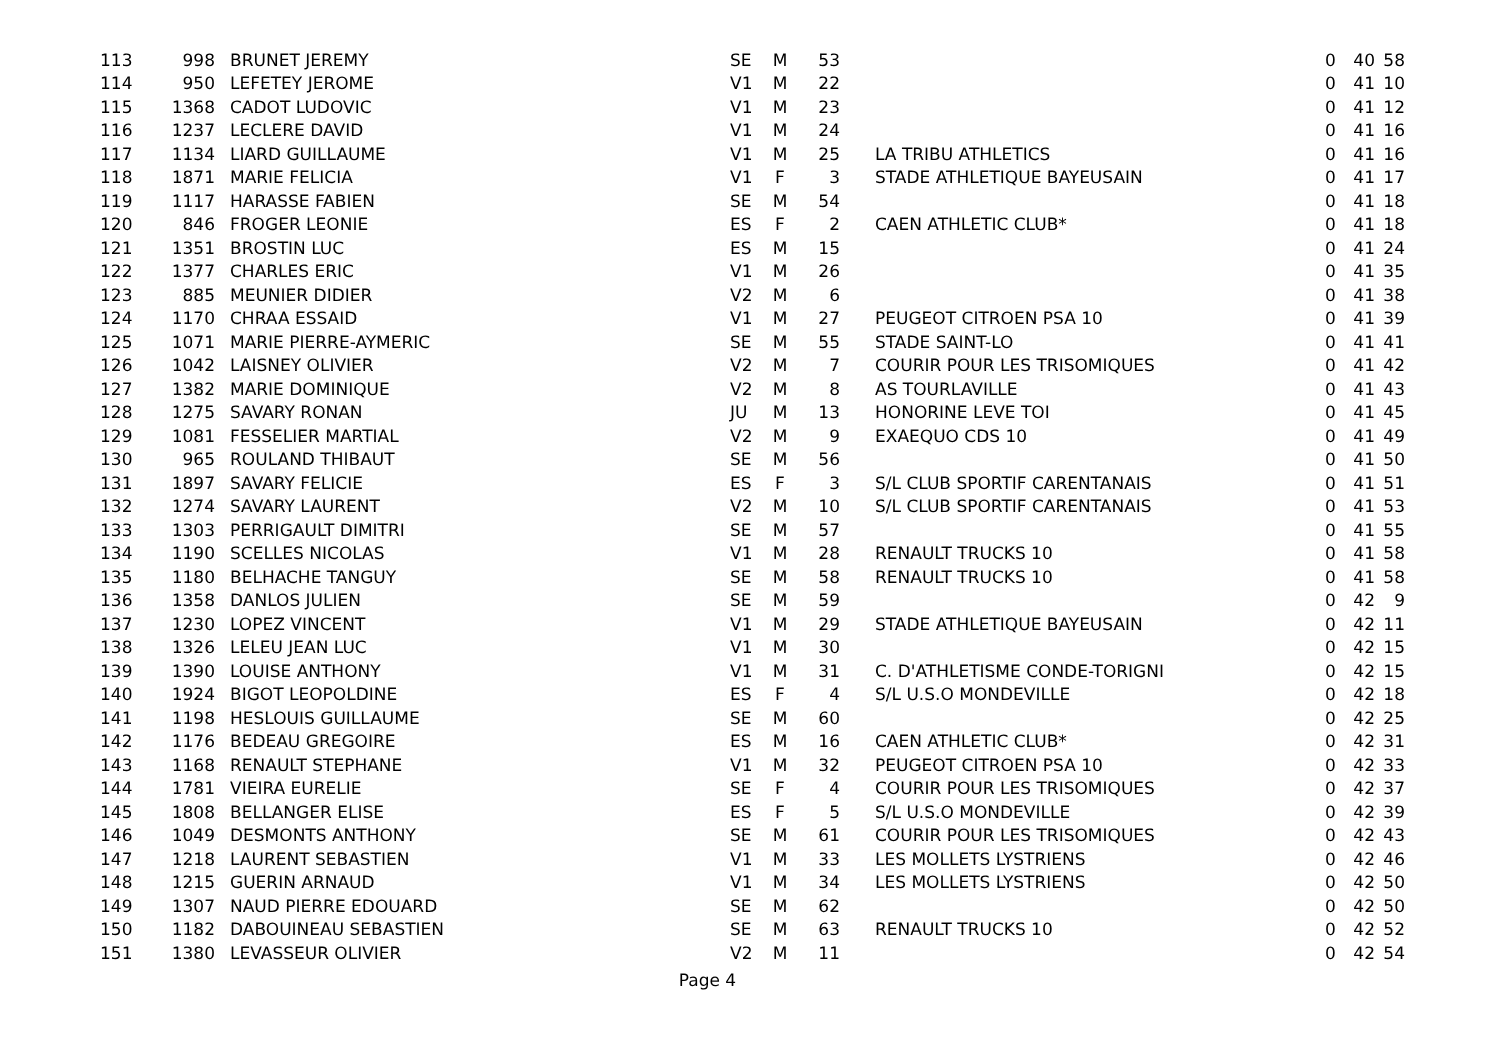| 113 | 998 | | BRUNET JEREMY | SE | M | 53 | | | 0 | 40 | 58 |
| 114 | 950 | | LEFETEY JEROME | V1 | M | 22 | | | 0 | 41 | 10 |
| 115 | 1368 | | CADOT LUDOVIC | V1 | M | 23 | | | 0 | 41 | 12 |
| 116 | 1237 | | LECLERE DAVID | V1 | M | 24 | | | 0 | 41 | 16 |
| 117 | 1134 | | LIARD GUILLAUME | V1 | M | 25 | | LA TRIBU ATHLETICS | 0 | 41 | 16 |
| 118 | 1871 | | MARIE FELICIA | V1 | F | 3 | | STADE ATHLETIQUE BAYEUSAIN | 0 | 41 | 17 |
| 119 | 1117 | | HARASSE FABIEN | SE | M | 54 | | | 0 | 41 | 18 |
| 120 | 846 | | FROGER LEONIE | ES | F | 2 | | CAEN ATHLETIC CLUB* | 0 | 41 | 18 |
| 121 | 1351 | | BROSTIN LUC | ES | M | 15 | | | 0 | 41 | 24 |
| 122 | 1377 | | CHARLES ERIC | V1 | M | 26 | | | 0 | 41 | 35 |
| 123 | 885 | | MEUNIER DIDIER | V2 | M | 6 | | | 0 | 41 | 38 |
| 124 | 1170 | | CHRAA ESSAID | V1 | M | 27 | | PEUGEOT CITROEN PSA 10 | 0 | 41 | 39 |
| 125 | 1071 | | MARIE PIERRE-AYMERIC | SE | M | 55 | | STADE SAINT-LO | 0 | 41 | 41 |
| 126 | 1042 | | LAISNEY OLIVIER | V2 | M | 7 | | COURIR POUR LES TRISOMIQUES | 0 | 41 | 42 |
| 127 | 1382 | | MARIE DOMINIQUE | V2 | M | 8 | | AS TOURLAVILLE | 0 | 41 | 43 |
| 128 | 1275 | | SAVARY RONAN | JU | M | 13 | | HONORINE LEVE TOI | 0 | 41 | 45 |
| 129 | 1081 | | FESSELIER MARTIAL | V2 | M | 9 | | EXAEQUO CDS 10 | 0 | 41 | 49 |
| 130 | 965 | | ROULAND THIBAUT | SE | M | 56 | | | 0 | 41 | 50 |
| 131 | 1897 | | SAVARY FELICIE | ES | F | 3 | | S/L CLUB SPORTIF CARENTANAIS | 0 | 41 | 51 |
| 132 | 1274 | | SAVARY LAURENT | V2 | M | 10 | | S/L CLUB SPORTIF CARENTANAIS | 0 | 41 | 53 |
| 133 | 1303 | | PERRIGAULT DIMITRI | SE | M | 57 | | | 0 | 41 | 55 |
| 134 | 1190 | | SCELLES NICOLAS | V1 | M | 28 | | RENAULT TRUCKS 10 | 0 | 41 | 58 |
| 135 | 1180 | | BELHACHE TANGUY | SE | M | 58 | | RENAULT TRUCKS 10 | 0 | 41 | 58 |
| 136 | 1358 | | DANLOS JULIEN | SE | M | 59 | | | 0 | 42 | 9 |
| 137 | 1230 | | LOPEZ VINCENT | V1 | M | 29 | | STADE ATHLETIQUE BAYEUSAIN | 0 | 42 | 11 |
| 138 | 1326 | | LELEU JEAN LUC | V1 | M | 30 | | | 0 | 42 | 15 |
| 139 | 1390 | | LOUISE ANTHONY | V1 | M | 31 | | C. D'ATHLETISME CONDE-TORIGNI | 0 | 42 | 15 |
| 140 | 1924 | | BIGOT LEOPOLDINE | ES | F | 4 | | S/L U.S.O MONDEVILLE | 0 | 42 | 18 |
| 141 | 1198 | | HESLOUIS GUILLAUME | SE | M | 60 | | | 0 | 42 | 25 |
| 142 | 1176 | | BEDEAU GREGOIRE | ES | M | 16 | | CAEN ATHLETIC CLUB* | 0 | 42 | 31 |
| 143 | 1168 | | RENAULT STEPHANE | V1 | M | 32 | | PEUGEOT CITROEN PSA 10 | 0 | 42 | 33 |
| 144 | 1781 | | VIEIRA EURELIE | SE | F | 4 | | COURIR POUR LES TRISOMIQUES | 0 | 42 | 37 |
| 145 | 1808 | | BELLANGER ELISE | ES | F | 5 | | S/L U.S.O MONDEVILLE | 0 | 42 | 39 |
| 146 | 1049 | | DESMONTS ANTHONY | SE | M | 61 | | COURIR POUR LES TRISOMIQUES | 0 | 42 | 43 |
| 147 | 1218 | | LAURENT SEBASTIEN | V1 | M | 33 | | LES MOLLETS LYSTRIENS | 0 | 42 | 46 |
| 148 | 1215 | | GUERIN ARNAUD | V1 | M | 34 | | LES MOLLETS LYSTRIENS | 0 | 42 | 50 |
| 149 | 1307 | | NAUD PIERRE EDOUARD | SE | M | 62 | | | 0 | 42 | 50 |
| 150 | 1182 | | DABOUINEAU SEBASTIEN | SE | M | 63 | | RENAULT TRUCKS 10 | 0 | 42 | 52 |
| 151 | 1380 | | LEVASSEUR OLIVIER | V2 | M | 11 | | | 0 | 42 | 54 |
Page 4